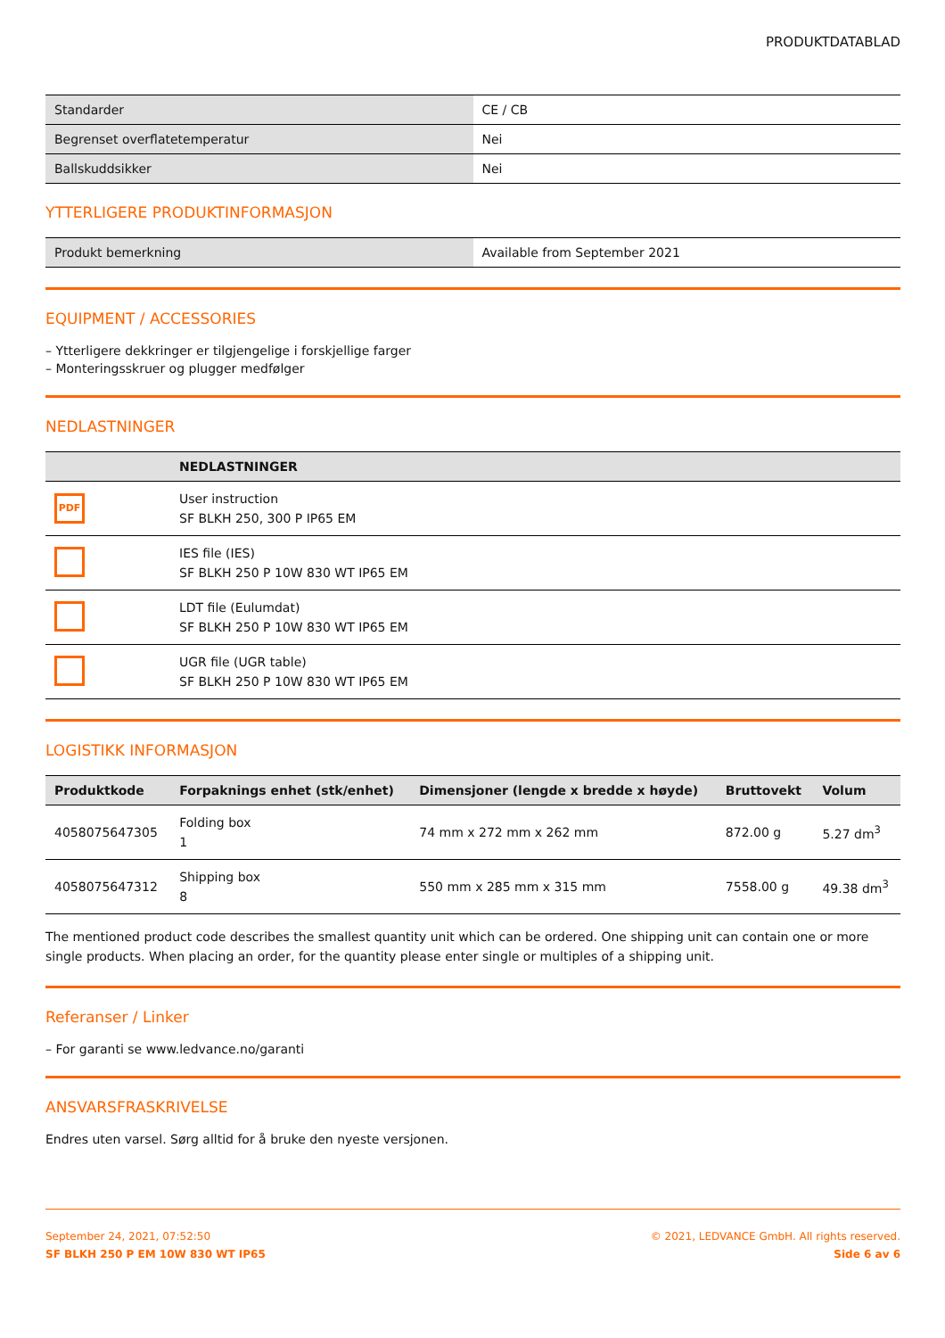PRODUKTDATABLAD
| Standarder | CE / CB |
| Begrenset overflatetemperatur | Nei |
| Ballskuddsikker | Nei |
YTTERLIGERE PRODUKTINFORMASJON
| Produkt bemerkning | Available from September 2021 |
EQUIPMENT / ACCESSORIES
– Ytterligere dekkringer er tilgjengelige i forskjellige farger
– Monteringsskruer og plugger medfølger
NEDLASTNINGER
| | NEDLASTNINGER |
| --- | --- |
| PDF | User instruction SF BLKH 250, 300 P IP65 EM |
| | IES file (IES) SF BLKH 250 P 10W 830 WT IP65 EM |
| | LDT file (Eulumdat) SF BLKH 250 P 10W 830 WT IP65 EM |
| | UGR file (UGR table) SF BLKH 250 P 10W 830 WT IP65 EM |
LOGISTIKK INFORMASJON
| Produktkode | Forpaknings enhet (stk/enhet) | Dimensjoner (lengde x bredde x høyde) | Bruttovekt | Volum |
| --- | --- | --- | --- | --- |
| 4058075647305 | Folding box 1 | 74 mm x 272 mm x 262 mm | 872.00 g | 5.27 dm<sup>3</sup> |
| 4058075647312 | Shipping box 8 | 550 mm x 285 mm x 315 mm | 7558.00 g | 49.38 dm<sup>3</sup> |
The mentioned product code describes the smallest quantity unit which can be ordered. One shipping unit can contain one or more single products. When placing an order, for the quantity please enter single or multiples of a shipping unit.
Referanser / Linker
– For garanti se www.ledvance.no/garanti
ANSVARSFRASKRIVELSE
Endres uten varsel. Sørg alltid for å bruke den nyeste versjonen.
September 24, 2021, 07:52:50
SF BLKH 250 P EM 10W 830 WT IP65
© 2021, LEDVANCE GmbH. All rights reserved.
Side 6 av 6